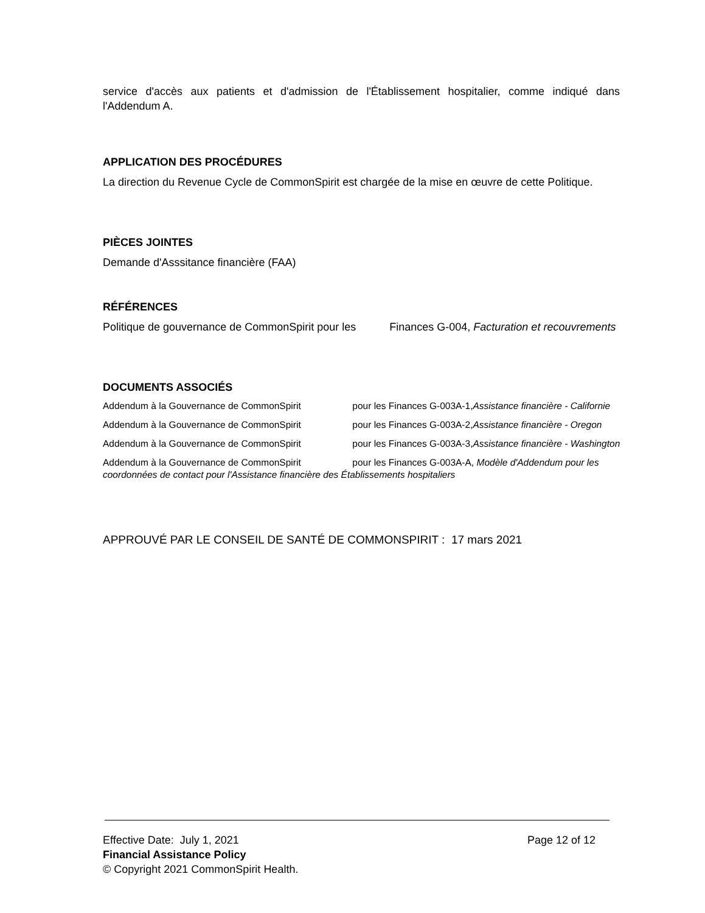service d'accès aux patients et d'admission de l'Établissement hospitalier, comme indiqué dans l'Addendum A.
APPLICATION DES PROCÉDURES
La direction du Revenue Cycle de CommonSpirit est chargée de la mise en œuvre de cette Politique.
PIÈCES JOINTES
Demande d'Asssitance financière (FAA)
RÉFÉRENCES
Politique de gouvernance de CommonSpirit pour les Finances G-004, Facturation et recouvrements
DOCUMENTS ASSOCIÉS
Addendum à la Gouvernance de CommonSpirit pour les Finances G-003A-1,Assistance financière - Californie
Addendum à la Gouvernance de CommonSpirit pour les Finances G-003A-2,Assistance financière - Oregon
Addendum à la Gouvernance de CommonSpirit pour les Finances G-003A-3,Assistance financière - Washington
Addendum à la Gouvernance de CommonSpirit pour les Finances G-003A-A, Modèle d'Addendum pour les coordonnées de contact pour l'Assistance financière des Établissements hospitaliers
APPROUVÉ PAR LE CONSEIL DE SANTÉ DE COMMONSPIRIT : 17 mars 2021
Effective Date: July 1, 2021 Page 12 of 12
Financial Assistance Policy
© Copyright 2021 CommonSpirit Health.